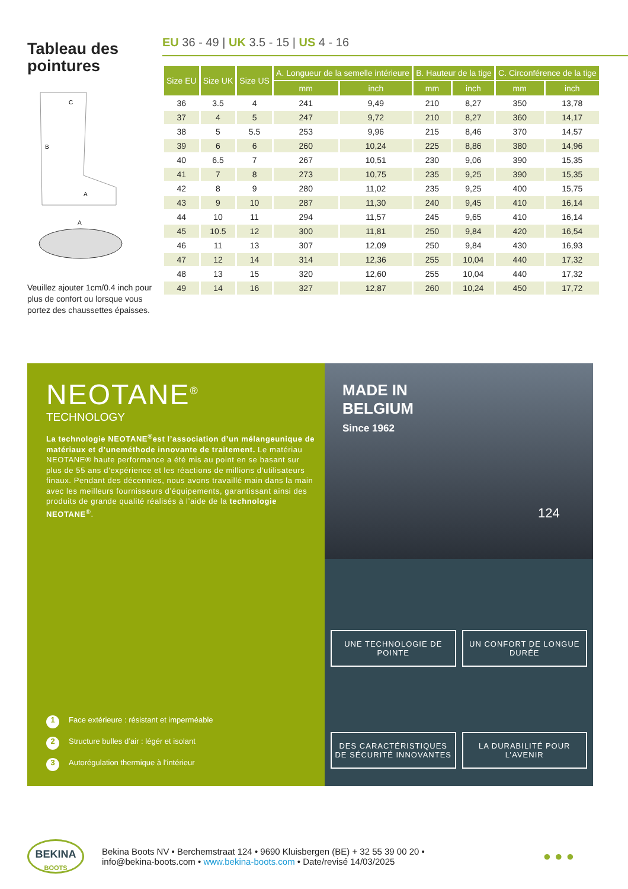Tableau des pointures
C
B
A
A
Veuillez ajouter 1cm/0.4 inch pour plus de confort ou lorsque vous portez des chaussettes épaisses.
EU 36 - 49 | UK 3.5 - 15 | US 4 - 16
| Size EU | Size UK | Size US | A. Longueur de la semelle intérieure | | B. Hauteur de la tige | | C. Circonférence de la tige | |
| --- | --- | --- | --- | --- | --- | --- | --- | --- |
| | | | mm | inch | mm | inch | mm | inch |
| 36 | 3.5 | 4 | 241 | 9,49 | 210 | 8,27 | 350 | 13,78 |
| 37 | 4 | 5 | 247 | 9,72 | 210 | 8,27 | 360 | 14,17 |
| 38 | 5 | 5.5 | 253 | 9,96 | 215 | 8,46 | 370 | 14,57 |
| 39 | 6 | 6 | 260 | 10,24 | 225 | 8,86 | 380 | 14,96 |
| 40 | 6.5 | 7 | 267 | 10,51 | 230 | 9,06 | 390 | 15,35 |
| 41 | 7 | 8 | 273 | 10,75 | 235 | 9,25 | 390 | 15,35 |
| 42 | 8 | 9 | 280 | 11,02 | 235 | 9,25 | 400 | 15,75 |
| 43 | 9 | 10 | 287 | 11,30 | 240 | 9,45 | 410 | 16,14 |
| 44 | 10 | 11 | 294 | 11,57 | 245 | 9,65 | 410 | 16,14 |
| 45 | 10.5 | 12 | 300 | 11,81 | 250 | 9,84 | 420 | 16,54 |
| 46 | 11 | 13 | 307 | 12,09 | 250 | 9,84 | 430 | 16,93 |
| 47 | 12 | 14 | 314 | 12,36 | 255 | 10,04 | 440 | 17,32 |
| 48 | 13 | 15 | 320 | 12,60 | 255 | 10,04 | 440 | 17,32 |
| 49 | 14 | 16 | 327 | 12,87 | 260 | 10,24 | 450 | 17,72 |
NEOTANE<sup>®</sup>
TECHNOLOGY
La technologie NEOTANE<sup>®</sup>est l’association d’un mélangeunique de matériaux et d’uneméthode innovante de traitement. Le matériau NEOTANE® haute performance a été mis au point en se basant sur plus de 55 ans d’expérience et les réactions de millions d’utilisateurs finaux. Pendant des décennies, nous avons travaillé main dans la main avec les meilleurs fournisseurs d’équipements, garantissant ainsi des produits de grande qualité réalisés à l’aide de la technologie NEOTANE<sup>®</sup>.
1 Face extérieure : résistant et imperméable
2 Structure bulles d’air : légér et isolant
3 Autorégulation thermique à l’intérieur
MADE IN
BELGIUM
Since 1962
124
UNE TECHNOLOGIE DE POINTE
UN CONFORT DE LONGUE DURÉE
DES CARACTÉRISTIQUES DE SÉCURITÉ INNOVANTES
LA DURABILITÉ POUR L’AVENIR
BEKINA
BOOTS
Bekina Boots NV • Berchemstraat 124 • 9690 Kluisbergen (BE) + 32 55 39 00 20 •
info@bekina-boots.com • www.bekina-boots.com • Date/revisé 14/03/2025
● ● ●